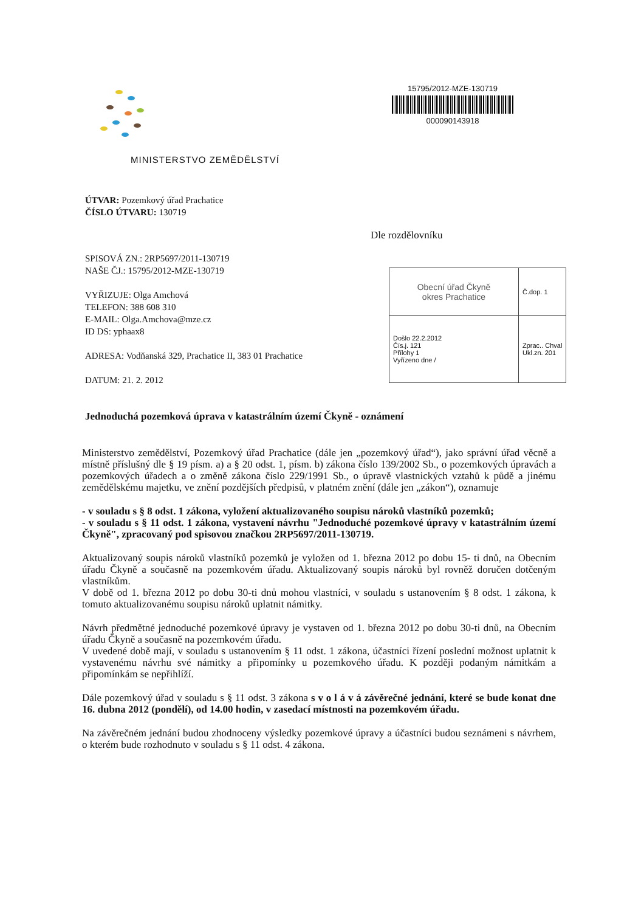MINISTERSTVO ZEMĚDĚLSTVÍ
15795/2012-MZE-130719
000090143918
ÚTVAR: Pozemkový úřad Prachatice
ČÍSLO ÚTVARU: 130719
Dle rozdělovníku
SPISOVÁ ZN.: 2RP5697/2011-130719
NAŠE ČJ.: 15795/2012-MZE-130719
VYŘIZUJE: Olga Amchová
TELEFON: 388 608 310
E-MAIL: Olga.Amchova@mze.cz
ID DS: yphaax8
ADRESA: Vodňanská 329, Prachatice II, 383 01 Prachatice
DATUM: 21. 2. 2012
| Obecní úřad Čkyně okres Prachatice | Č.dop. 1 |
| Došlo 22.2.2012 Čís.j. 121 Přílohy 1 Vyřízeno dne / | Zprac.. Chval Ukl.zn. 201 |
Jednoduchá pozemková úprava v katastrálním území Čkyně - oznámení
Ministerstvo zemědělství, Pozemkový úřad Prachatice (dále jen „pozemkový úřad“), jako správní úřad věcně a místně příslušný dle § 19 písm. a) a § 20 odst. 1, písm. b) zákona číslo 139/2002 Sb., o pozemkových úpravách a pozemkových úřadech a o změně zákona číslo 229/1991 Sb., o úpravě vlastnických vztahů k půdě a jinému zemědělskému majetku, ve znění pozdějších předpisů, v platném znění (dále jen „zákon“), oznamuje
- v souladu s § 8 odst. 1 zákona, vyložení aktualizovaného soupisu nároků vlastníků pozemků;
- v souladu s § 11 odst. 1 zákona, vystavení návrhu "Jednoduché pozemkové úpravy v katastrálním území Čkyně", zpracovaný pod spisovou značkou 2RP5697/2011-130719.
Aktualizovaný soupis nároků vlastníků pozemků je vyložen od 1. března 2012 po dobu 15- ti dnů, na Obecním úřadu Čkyně a současně na pozemkovém úřadu. Aktualizovaný soupis nároků byl rovněž doručen dotčeným vlastníkům.
V době od 1. března 2012 po dobu 30-ti dnů mohou vlastníci, v souladu s ustanovením § 8 odst. 1 zákona, k tomuto aktualizovanému soupisu nároků uplatnit námitky.
Návrh předmětné jednoduché pozemkové úpravy je vystaven od 1. března 2012 po dobu 30-ti dnů, na Obecním úřadu Čkyně a současně na pozemkovém úřadu.
V uvedené době mají, v souladu s ustanovením § 11 odst. 1 zákona, účastníci řízení poslední možnost uplatnit k vystavenému návrhu své námitky a připomínky u pozemkového úřadu. K později podaným námitkám a připomínkám se nepřihlíží.
Dále pozemkový úřad v souladu s § 11 odst. 3 zákona s v o l á v á závěrečné jednání, které se bude konat dne 16. dubna 2012 (pondělí), od 14.00 hodin, v zasedací místnosti na pozemkovém úřadu.
Na závěrečném jednání budou zhodnoceny výsledky pozemkové úpravy a účastníci budou seznámeni s návrhem, o kterém bude rozhodnuto v souladu s § 11 odst. 4 zákona.